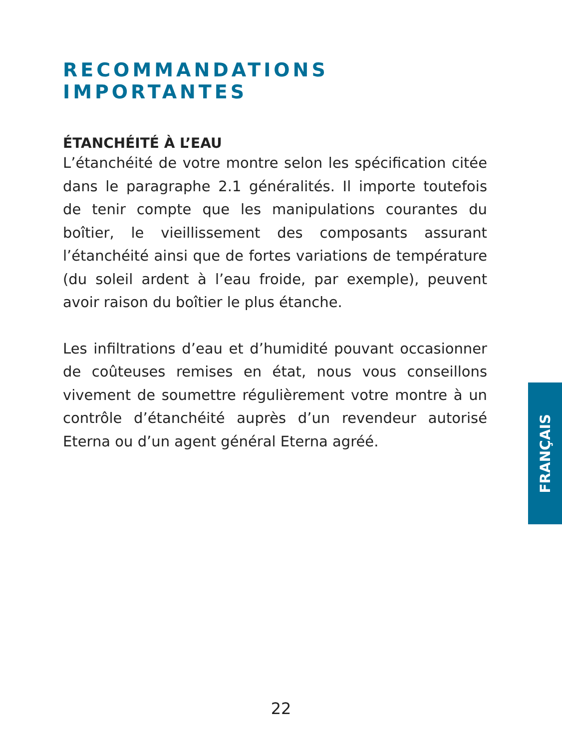RECOMMANDATIONS IMPORTANTES
ÉTANCHÉITÉ À L’EAU
L’étanchéité de votre montre selon les spécification citée dans le paragraphe 2.1 généralités. Il importe toutefois de tenir compte que les manipulations courantes du boîtier, le vieillissement des composants assurant l’étanchéité ainsi que de fortes variations de température (du soleil ardent à l’eau froide, par exemple), peuvent avoir raison du boîtier le plus étanche.
Les infiltrations d’eau et d’humidité pouvant occasionner de coûteuses remises en état, nous vous conseillons vivement de soumettre régulièrement votre montre à un contrôle d’étanchéité auprès d’un revendeur autorisé Eterna ou d’un agent général Eterna agréé.
FRANÇAIS
22